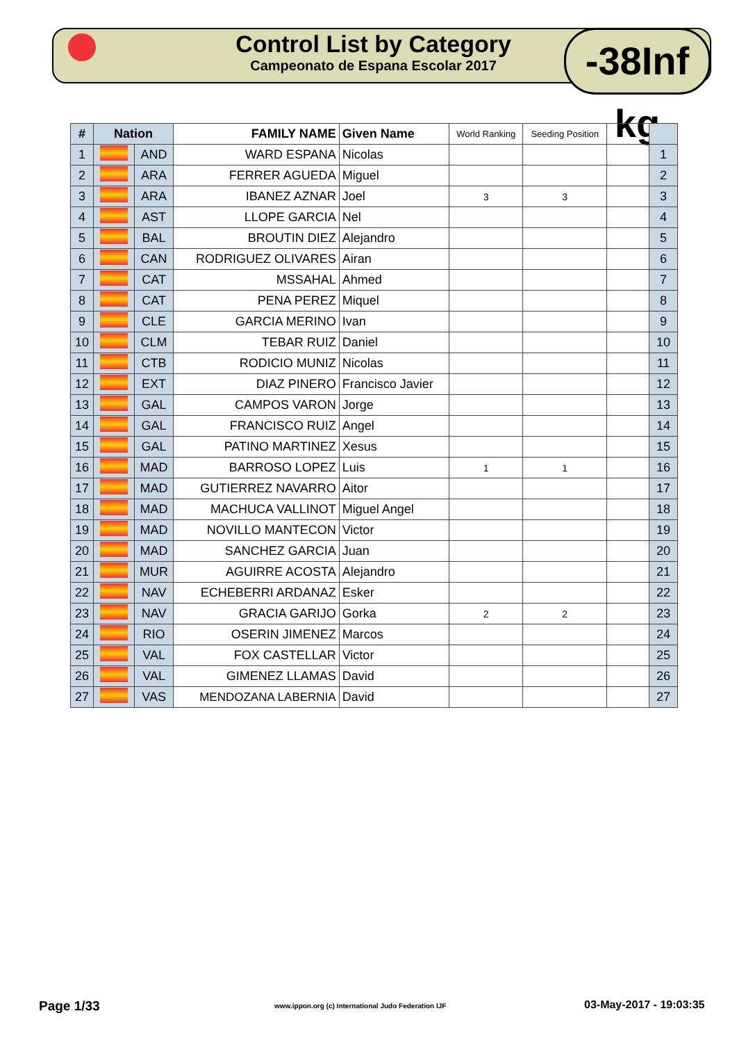Control List by Category
Campeonato de Espana Escolar 2017
-38Inf kg
| # | Nation | | FAMILY NAME | Given Name | World Ranking | Seeding Position | | |
| --- | --- | --- | --- | --- | --- | --- | --- | --- |
| 1 | | AND | WARD ESPANA | Nicolas | | | | 1 |
| 2 | | ARA | FERRER AGUEDA | Miguel | | | | 2 |
| 3 | | ARA | IBANEZ AZNAR | Joel | 3 | 3 | | 3 |
| 4 | | AST | LLOPE GARCIA | Nel | | | | 4 |
| 5 | | BAL | BROUTIN DIEZ | Alejandro | | | | 5 |
| 6 | | CAN | RODRIGUEZ OLIVARES | Airan | | | | 6 |
| 7 | | CAT | MSSAHAL | Ahmed | | | | 7 |
| 8 | | CAT | PENA PEREZ | Miquel | | | | 8 |
| 9 | | CLE | GARCIA MERINO | Ivan | | | | 9 |
| 10 | | CLM | TEBAR RUIZ | Daniel | | | | 10 |
| 11 | | CTB | RODICIO MUNIZ | Nicolas | | | | 11 |
| 12 | | EXT | DIAZ PINERO | Francisco Javier | | | | 12 |
| 13 | | GAL | CAMPOS VARON | Jorge | | | | 13 |
| 14 | | GAL | FRANCISCO RUIZ | Angel | | | | 14 |
| 15 | | GAL | PATINO MARTINEZ | Xesus | | | | 15 |
| 16 | | MAD | BARROSO LOPEZ | Luis | 1 | 1 | | 16 |
| 17 | | MAD | GUTIERREZ NAVARRO | Aitor | | | | 17 |
| 18 | | MAD | MACHUCA VALLINOT | Miguel Angel | | | | 18 |
| 19 | | MAD | NOVILLO MANTECON | Victor | | | | 19 |
| 20 | | MAD | SANCHEZ GARCIA | Juan | | | | 20 |
| 21 | | MUR | AGUIRRE ACOSTA | Alejandro | | | | 21 |
| 22 | | NAV | ECHEBERRI ARDANAZ | Esker | | | | 22 |
| 23 | | NAV | GRACIA GARIJO | Gorka | 2 | 2 | | 23 |
| 24 | | RIO | OSERIN JIMENEZ | Marcos | | | | 24 |
| 25 | | VAL | FOX CASTELLAR | Victor | | | | 25 |
| 26 | | VAL | GIMENEZ LLAMAS | David | | | | 26 |
| 27 | | VAS | MENDOZANA LABERNIA | David | | | | 27 |
Page 1/33
www.ippon.org (c) International Judo Federation IJF
03-May-2017 - 19:03:35